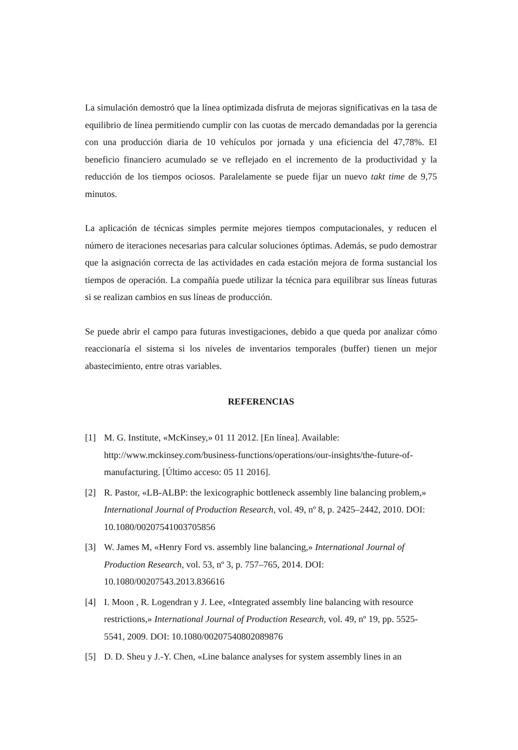La simulación demostró que la línea optimizada disfruta de mejoras significativas en la tasa de equilibrio de línea permitiendo cumplir con las cuotas de mercado demandadas por la gerencia con una producción diaria de 10 vehículos por jornada y una eficiencia del 47,78%. El beneficio financiero acumulado se ve reflejado en el incremento de la productividad y la reducción de los tiempos ociosos. Paralelamente se puede fijar un nuevo takt time de 9,75 minutos.
La aplicación de técnicas simples permite mejores tiempos computacionales, y reducen el número de iteraciones necesarias para calcular soluciones óptimas. Además, se pudo demostrar que la asignación correcta de las actividades en cada estación mejora de forma sustancial los tiempos de operación. La compañía puede utilizar la técnica para equilibrar sus líneas futuras si se realizan cambios en sus líneas de producción.
Se puede abrir el campo para futuras investigaciones, debido a que queda por analizar cómo reaccionaría el sistema si los niveles de inventarios temporales (buffer) tienen un mejor abastecimiento, entre otras variables.
REFERENCIAS
[1] M. G. Institute, «McKinsey,» 01 11 2012. [En línea]. Available: http://www.mckinsey.com/business-functions/operations/our-insights/the-future-of-manufacturing. [Último acceso: 05 11 2016].
[2] R. Pastor, «LB-ALBP: the lexicographic bottleneck assembly line balancing problem,» International Journal of Production Research, vol. 49, nº 8, p. 2425–2442, 2010. DOI: 10.1080/00207541003705856
[3] W. James M, «Henry Ford vs. assembly line balancing,» International Journal of Production Research, vol. 53, nº 3, p. 757–765, 2014. DOI: 10.1080/00207543.2013.836616
[4] I. Moon , R. Logendran y J. Lee, «Integrated assembly line balancing with resource restrictions,» International Journal of Production Research, vol. 49, nº 19, pp. 5525-5541, 2009. DOI: 10.1080/00207540802089876
[5] D. D. Sheu y J.-Y. Chen, «Line balance analyses for system assembly lines in an